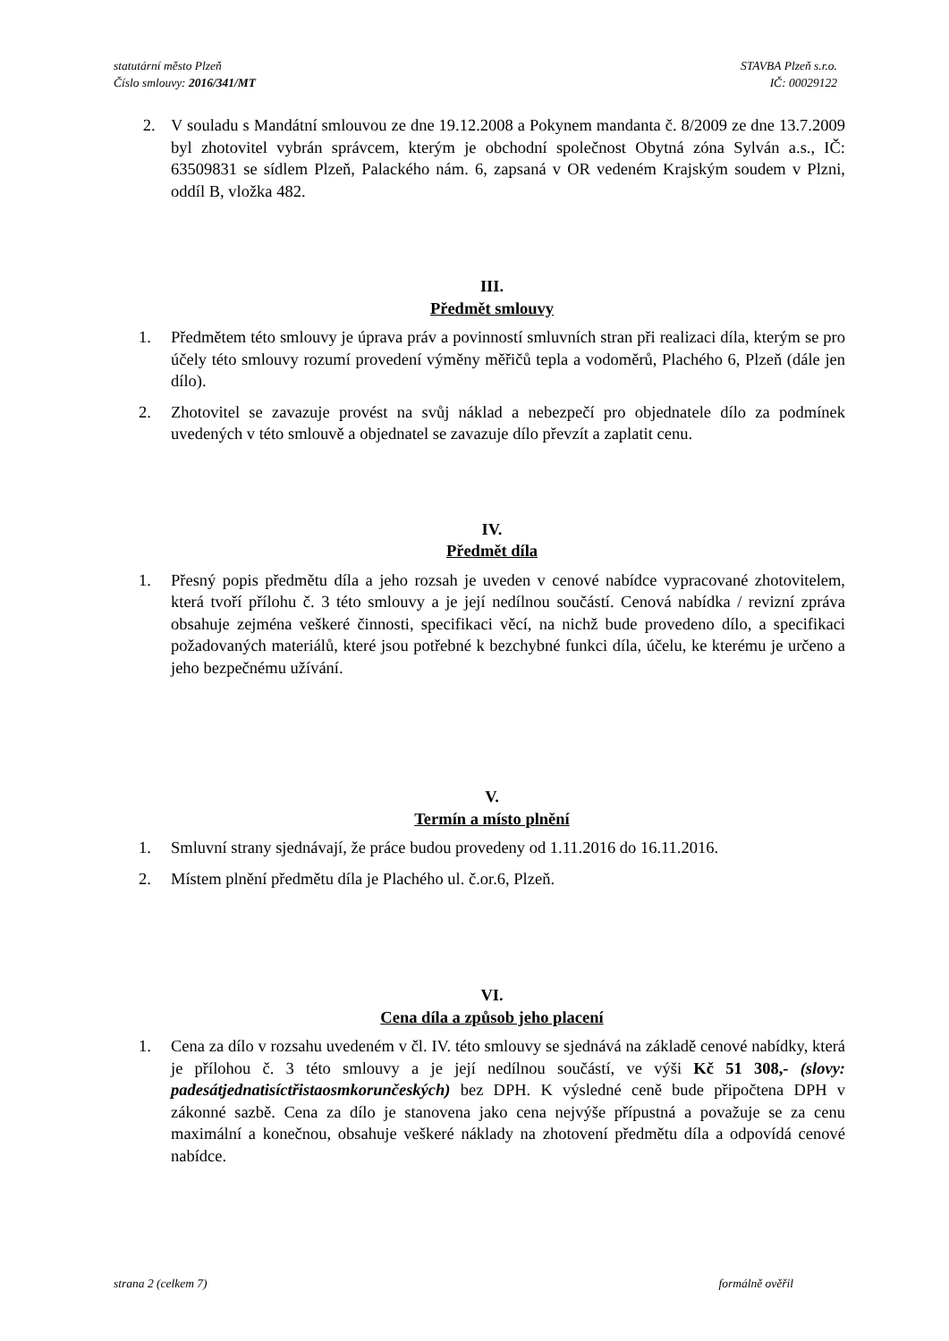statutární město Plzeň
Číslo smlouvy: 2016/341/MT
STAVBA Plzeň s.r.o.
IČ: 00029122
2. V souladu s Mandátní smlouvou ze dne 19.12.2008 a Pokynem mandanta č. 8/2009 ze dne 13.7.2009 byl zhotovitel vybrán správcem, kterým je obchodní společnost Obytná zóna Sylván a.s., IČ: 63509831 se sídlem Plzeň, Palackého nám. 6, zapsaná v OR vedeném Krajským soudem v Plzni, oddíl B, vložka 482.
III.
Předmět smlouvy
1. Předmětem této smlouvy je úprava práv a povinností smluvních stran při realizaci díla, kterým se pro účely této smlouvy rozumí provedení výměny měřičů tepla a vodoměrů, Plachého 6, Plzeň (dále jen dílo).
2. Zhotovitel se zavazuje provést na svůj náklad a nebezpečí pro objednatele dílo za podmínek uvedených v této smlouvě a objednatel se zavazuje dílo převzít a zaplatit cenu.
IV.
Předmět díla
1. Přesný popis předmětu díla a jeho rozsah je uveden v cenové nabídce vypracované zhotovitelem, která tvoří přílohu č. 3 této smlouvy a je její nedílnou součástí. Cenová nabídka / revizní zpráva obsahuje zejména veškeré činnosti, specifikaci věcí, na nichž bude provedeno dílo, a specifikaci požadovaných materiálů, které jsou potřebné k bezchybné funkci díla, účelu, ke kterému je určeno a jeho bezpečnému užívání.
V.
Termín a místo plnění
1. Smluvní strany sjednávají, že práce budou provedeny od 1.11.2016 do 16.11.2016.
2. Místem plnění předmětu díla je Plachého ul. č.or.6, Plzeň.
VI.
Cena díla a způsob jeho placení
1. Cena za dílo v rozsahu uvedeném v čl. IV. této smlouvy se sjednává na základě cenové nabídky, která je přílohou č. 3 této smlouvy a je její nedílnou součástí, ve výši Kč 51 308,- (slovy: padesátjednatisíctřistaosmkorunčeských) bez DPH. K výsledné ceně bude připočtena DPH v zákonné sazbě. Cena za dílo je stanovena jako cena nejvýše přípustná a považuje se za cenu maximální a konečnou, obsahuje veškeré náklady na zhotovení předmětu díla a odpovídá cenové nabídce.
strana 2 (celkem 7) formálně ověřil